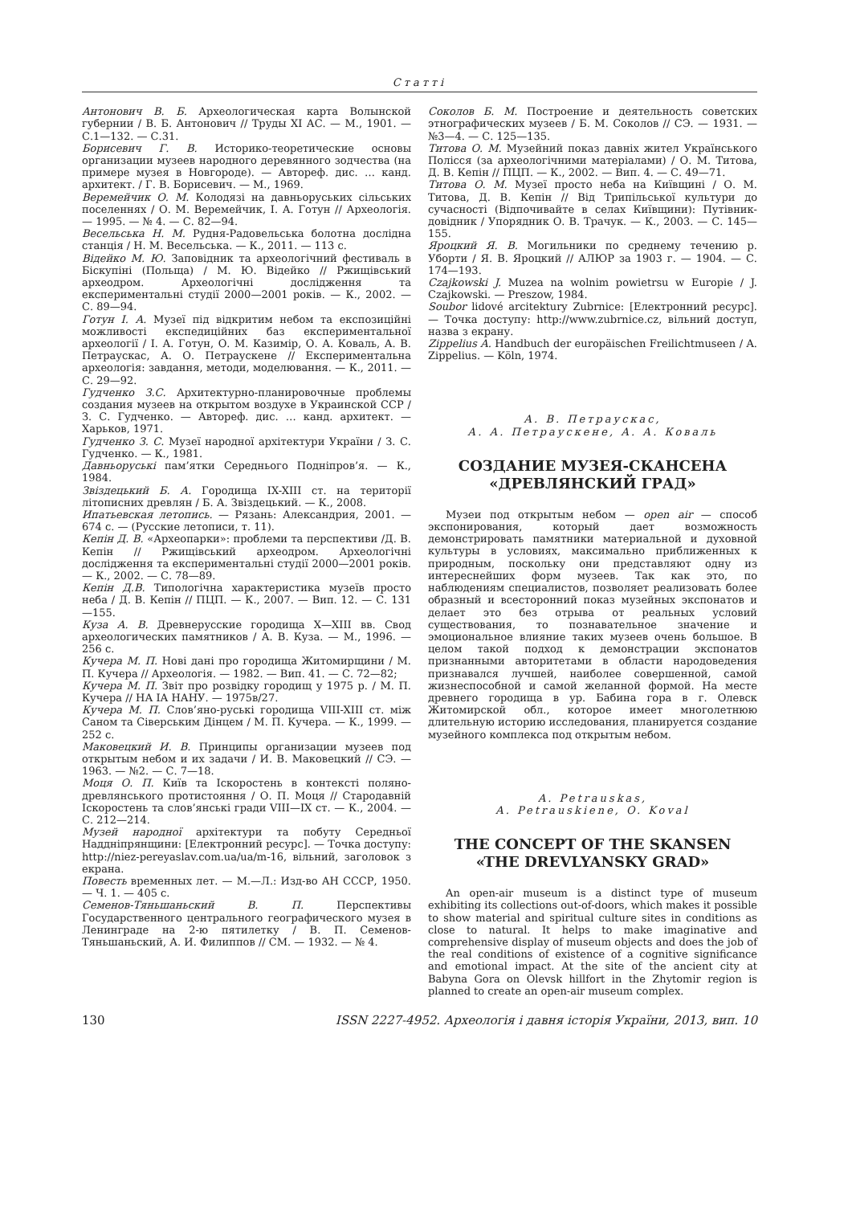Статті
Антонович В. Б. Археологическая карта Волынской губернии / В. Б. Антонович // Труды XI АС. — М., 1901. — С.1—132. — С.31.
Борисевич Г. В. Историко-теоретические основы организации музеев народного деревянного зодчества (на примере музея в Новгороде). — Автореф. дис. … канд. архитект. / Г. В. Борисевич. — М., 1969.
Веремейчик О. М. Колодязі на давньоруських сільських поселеннях / О. М. Веремейчик, І. А. Готун // Археологія. — 1995. — № 4. — С. 82—94.
Весельська Н. М. Рудня-Радовельська болотна дослідна станція / Н. М. Весельська. — К., 2011. — 113 с.
Відейко М. Ю. Заповідник та археологічний фестиваль в Біскупіні (Польща) / М. Ю. Відейко // Ржищівський археодром. Археологічні дослідження та експериментальні студії 2000—2001 років. — К., 2002. — С. 89—94.
Готун І. А. Музеї під відкритим небом та експозиційні можливості експедиційних баз експериментальної археології / І. А. Готун, О. М. Казимір, О. А. Коваль, А. В. Петраускас, А. О. Петраускене // Експериментальна археологія: завдання, методи, моделювання. — К., 2011. — С. 29—92.
Гудченко З.С. Архитектурно-планировочные проблемы создания музеев на открытом воздухе в Украинской ССР / З. С. Гудченко. — Автореф. дис. … канд. архитект. — Харьков, 1971.
Гудченко З. С. Музеї народної архітектури України / З. С. Гудченко. — К., 1981.
Давньоруські пам’ятки Середнього Подніпров’я. — К., 1984.
Звіздецький Б. А. Городища IX-XIII ст. на території літописних древлян / Б. А. Звіздецький. — К., 2008.
Ипатьевская летопись. — Рязань: Александрия, 2001. — 674 с. — (Русские летописи, т. 11).
Кепін Д. В. «Археопарки»: проблеми та перспективи /Д. В. Кепін // Ржищівський археодром. Археологічні дослідження та експериментальні студії 2000—2001 років. — К., 2002. — С. 78—89.
Кепін Д.В. Типологічна характеристика музеїв просто неба / Д. В. Кепін // ПЦП. — К., 2007. — Вип. 12. — С. 131—155.
Куза А. В. Древнерусские городища X—XIII вв. Свод археологических памятников / А. В. Куза. — М., 1996. — 256 с.
Кучера М. П. Нові дані про городища Житомирщини / М. П. Кучера // Археологія. — 1982. — Вип. 41. — С. 72—82;
Кучера М. П. Звіт про розвідку городищ у 1975 р. / М. П. Кучера // НА ІА НАНУ. — 1975в/27.
Кучера М. П. Слов’яно-руські городища VIII-XIII ст. між Саном та Сіверським Дінцем / М. П. Кучера. — К., 1999. — 252 с.
Маковецкий И. В. Принципы организации музеев под открытым небом и их задачи / И. В. Маковецкий // СЭ. — 1963. — №2. — С. 7—18.
Моця О. П. Київ та Іскоростень в контексті поляно-древлянського протистояння / О. П. Моця // Стародавній Іскоростень та слов’янські гради VIII—IX ст. — К., 2004. — С. 212—214.
Музей народної архітектури та побуту Середньої Наддніпрянщини: [Електронний ресурс]. — Точка доступу: http://niez-pereyaslav.com.ua/ua/m-16, вільний, заголовок з екрана.
Повесть временных лет. — М.—Л.: Изд-во АН СССР, 1950. — Ч. 1. — 405 с.
Семенов-Тяньшаньский В. П. Перспективы Государственного центрального географического музея в Ленинграде на 2-ю пятилетку / В. П. Семенов-Тяньшаньский, А. И. Филиппов // СМ. — 1932. — № 4.
Соколов Б. М. Построение и деятельность советских этнографических музеев / Б. М. Соколов // СЭ. — 1931. — №3—4. — С. 125—135.
Титова О. М. Музейний показ давніх жител Українського Полісся (за археологічними матеріалами) / О. М. Титова, Д. В. Кепін // ПЦП. — К., 2002. — Вип. 4. — С. 49—71.
Титова О. М. Музеї просто неба на Київщині / О. М. Титова, Д. В. Кепін // Від Трипільської культури до сучасності (Відпочивайте в селах Київщини): Путівник-довідник / Упорядник О. В. Трачук. — К., 2003. — С. 145—155.
Яроцкий Я. В. Могильники по среднему течению р. Уборти / Я. В. Яроцкий // АЛЮР за 1903 г. — 1904. — С. 174—193.
Czajkowski J. Muzea na wolnim powietrsu w Europie / J. Czajkowski. — Preszow, 1984.
Soubor lidové arcitektury Zubrnice: [Електронний ресурс]. — Точка доступу: http://www.zubrnice.cz, вільний доступ, назва з екрану.
Zippelius A. Handbuch der europäischen Freilichtmuseen / A. Zippelius. — Köln, 1974.
А. В. Петраускас,
А. А. Петраускене, А. А. Коваль
СОЗДАНИЕ МУЗЕЯ-СКАНСЕНА
«ДРЕВЛЯНСКИЙ ГРАД»
Музеи под открытым небом — open air — способ экспонирования, который дает возможность демонстрировать памятники материальной и духовной культуры в условиях, максимально приближенных к природным, поскольку они представляют одну из интереснейших форм музеев. Так как это, по наблюдениям специалистов, позволяет реализовать более образный и всесторонний показ музейных экспонатов и делает это без отрыва от реальных условий существования, то познавательное значение и эмоциональное влияние таких музеев очень большое. В целом такой подход к демонстрации экспонатов признанными авторитетами в области народоведения признавался лучшей, наиболее совершенной, самой жизнеспособной и самой желанной формой. На месте древнего городища в ур. Бабина гора в г. Олевск Житомирской обл., которое имеет многолетнюю длительную историю исследования, планируется создание музейного комплекса под открытым небом.
A. Petrauskas,
A. Petrauskiene, O. Koval
THE CONCEPT OF THE SKANSEN
«THE DREVLYANSKY GRAD»
An open-air museum is a distinct type of museum exhibiting its collections out-of-doors, which makes it possible to show material and spiritual culture sites in conditions as close to natural. It helps to make imaginative and comprehensive display of museum objects and does the job of the real conditions of existence of a cognitive significance and emotional impact. At the site of the ancient city at Babyna Gora on Olevsk hillfort in the Zhytomir region is planned to create an open-air museum complex.
130 ISSN 2227-4952. Археологія і давня історія України, 2013, вип. 10